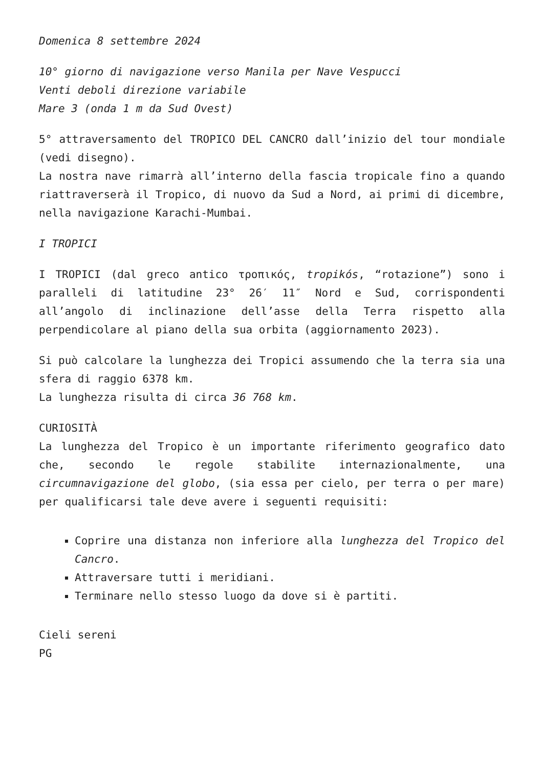Domenica 8 settembre 2024
10° giorno di navigazione verso Manila per Nave Vespucci
Venti deboli direzione variabile
Mare 3 (onda 1 m da Sud Ovest)
5° attraversamento del TROPICO DEL CANCRO dall’inizio del tour mondiale (vedi disegno).
La nostra nave rimarrà all’interno della fascia tropicale fino a quando riattraverserà il Tropico, di nuovo da Sud a Nord, ai primi di dicembre, nella navigazione Karachi-Mumbai.
I TROPICI
I TROPICI (dal greco antico τροπικός, tropikós, “rotazione”) sono i paralleli di latitudine 23° 26′ 11″ Nord e Sud, corrispondenti all’angolo di inclinazione dell’asse della Terra rispetto alla perpendicolare al piano della sua orbita (aggiornamento 2023).
Si può calcolare la lunghezza dei Tropici assumendo che la terra sia una sfera di raggio 6378 km.
La lunghezza risulta di circa 36 768 km.
CURIOSITÀ
La lunghezza del Tropico è un importante riferimento geografico dato che, secondo le regole stabilite internazionalmente, una circumnavigazione del globo, (sia essa per cielo, per terra o per mare) per qualificarsi tale deve avere i seguenti requisiti:
Coprire una distanza non inferiore alla lunghezza del Tropico del Cancro.
Attraversare tutti i meridiani.
Terminare nello stesso luogo da dove si è partiti.
Cieli sereni
PG